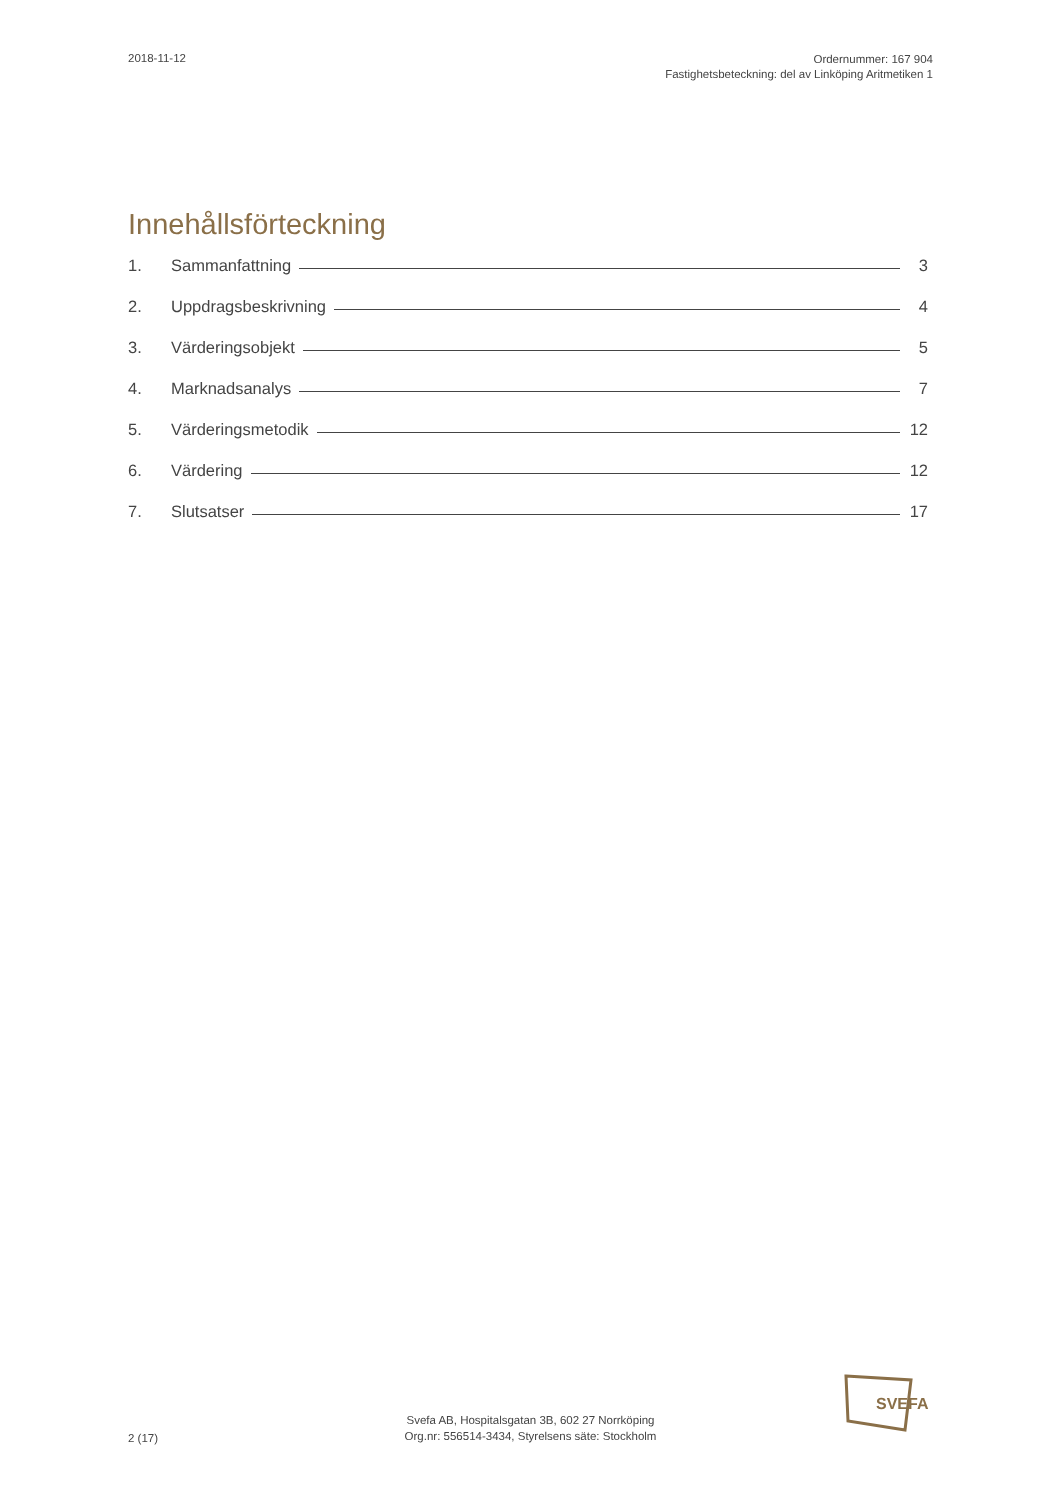2018-11-12
Ordernummer: 167 904
Fastighetsbeteckning: del av Linköping Aritmetiken 1
Innehållsförteckning
1. Sammanfattning 3
2. Uppdragsbeskrivning 4
3. Värderingsobjekt 5
4. Marknadsanalys 7
5. Värderingsmetodik 12
6. Värdering 12
7. Slutsatser 17
2 (17)
Svefa AB, Hospitalsgatan 3B, 602 27 Norrköping
Org.nr: 556514-3434, Styrelsens säte: Stockholm
SVEFA